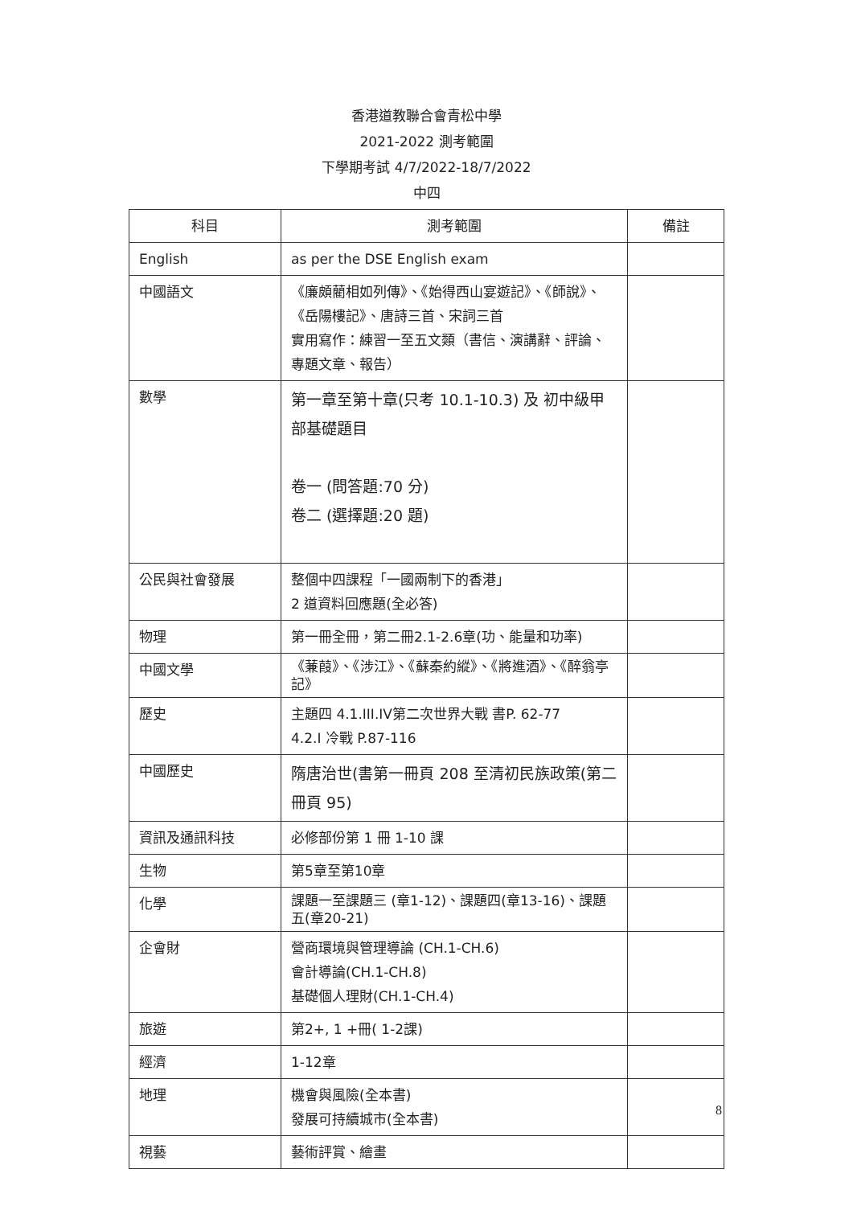香港道教聯合會青松中學
2021-2022 測考範圍
下學期考試 4/7/2022-18/7/2022
中四
| 科目 | 測考範圍 | 備註 |
| --- | --- | --- |
| English | as per the DSE English exam | |
| 中國語文 | 《廉頗藺相如列傳》、《始得西山宴遊記》、《師說》、《岳陽樓記》、唐詩三首、宋詞三首 實用寫作：練習一至五文類（書信、演講辭、評論、專題文章、報告） | |
| 數學 | 第一章至第十章(只考 10.1-10.3) 及 初中級甲部基礎題目 卷一 (問答題:70 分) 卷二 (選擇題:20 題) | |
| 公民與社會發展 | 整個中四課程「一國兩制下的香港」 2 道資料回應題(全必答) | |
| 物理 | 第一冊全冊，第二冊2.1-2.6章(功、能量和功率) | |
| 中國文學 | 《蒹葭》、《涉江》、《蘇秦約縱》、《將進酒》、《醉翁亭記》 | |
| 歷史 | 主題四 4.1.III.IV第二次世界大戰 書P. 62-77 4.2.I 冷戰 P.87-116 | |
| 中國歷史 | 隋唐治世(書第一冊頁 208 至清初民族政策(第二冊頁 95) | |
| 資訊及通訊科技 | 必修部份第 1 冊 1-10 課 | |
| 生物 | 第5章至第10章 | |
| 化學 | 課題一至課題三 (章1-12)、課題四(章13-16)、課題五(章20-21) | |
| 企會財 | 營商環境與管理導論 (CH.1-CH.6) 會計導論(CH.1-CH.8) 基礎個人理財(CH.1-CH.4) | |
| 旅遊 | 第2+, 1 +冊( 1-2課) | |
| 經濟 | 1-12章 | |
| 地理 | 機會與風險(全本書) 發展可持續城市(全本書) | |
| 視藝 | 藝術評賞、繪畫 | |
8